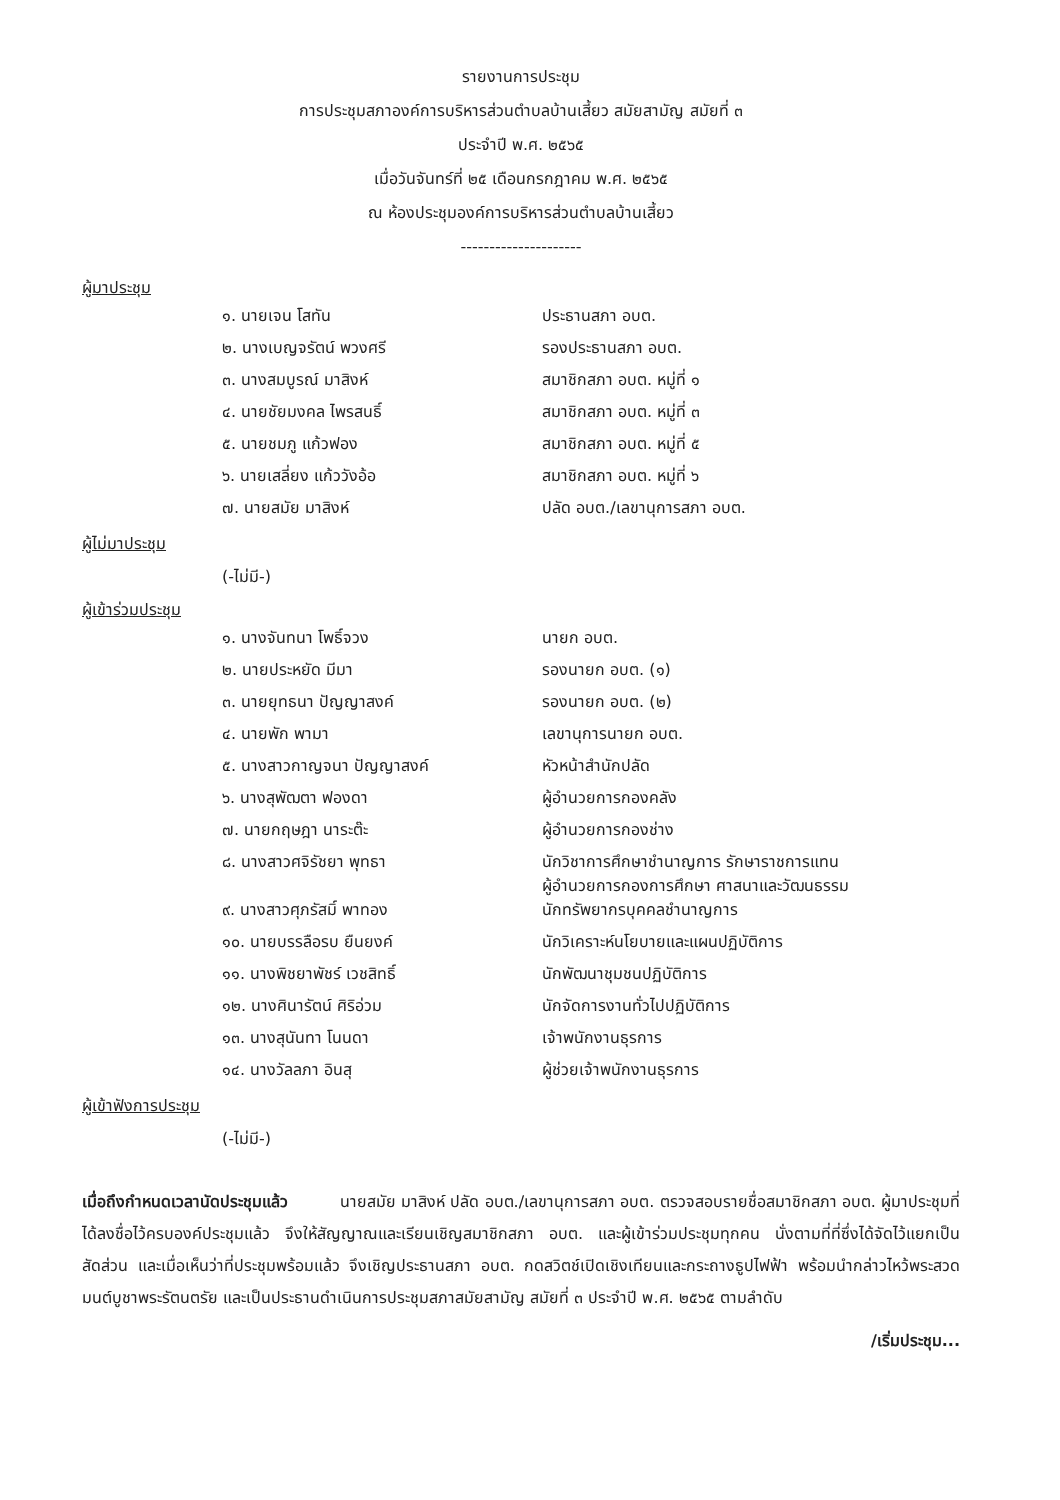รายงานการประชุม
การประชุมสภาองค์การบริหารส่วนตำบลบ้านเสี้ยว สมัยสามัญ สมัยที่ ๓
ประจำปี พ.ศ. ๒๕๖๕
เมื่อวันจันทร์ที่ ๒๕ เดือนกรกฎาคม พ.ศ. ๒๕๖๕
ณ ห้องประชุมองค์การบริหารส่วนตำบลบ้านเสี้ยว
---------------------
ผู้มาประชุม
| ๑. นายเจน โสทัน | ประธานสภา อบต. |
| ๒. นางเบญจรัตน์ พวงศรี | รองประธานสภา อบต. |
| ๓. นางสมบูรณ์ มาสิงห์ | สมาชิกสภา อบต. หมู่ที่ ๑ |
| ๔. นายชัยมงคล ไพรสนธิ์ | สมาชิกสภา อบต. หมู่ที่ ๓ |
| ๕. นายชมภู แก้วฟอง | สมาชิกสภา อบต. หมู่ที่ ๕ |
| ๖. นายเสลี่ยง แก้ววังอ้อ | สมาชิกสภา อบต. หมู่ที่ ๖ |
| ๗. นายสมัย มาสิงห์ | ปลัด อบต./เลขานุการสภา อบต. |
ผู้ไม่มาประชุม
(-ไม่มี-)
ผู้เข้าร่วมประชุม
| ๑. นางจันทนา โพธิ์จวง | นายก อบต. |
| ๒. นายประหยัด มีมา | รองนายก อบต. (๑) |
| ๓. นายยุทธนา ปัญญาสงค์ | รองนายก อบต. (๒) |
| ๔. นายพัก พามา | เลขานุการนายก อบต. |
| ๕. นางสาวกาญจนา ปัญญาสงค์ | หัวหน้าสำนักปลัด |
| ๖. นางสุพัฒตา ฟองดา | ผู้อำนวยการกองคลัง |
| ๗. นายกฤษฎา นาระต๊ะ | ผู้อำนวยการกองช่าง |
| ๘. นางสาวศจิรัชยา พุทธา | นักวิชาการศึกษาชำนาญการ รักษาราชการแทน ผู้อำนวยการกองการศึกษา ศาสนาและวัฒนธรรม |
| ๙. นางสาวศุภรัสมิ์ พาทอง | นักทรัพยากรบุคคลชำนาญการ |
| ๑๐. นายบรรลือรบ ยืนยงค์ | นักวิเคราะห์นโยบายและแผนปฏิบัติการ |
| ๑๑. นางพิชยาพัชร์ เวชสิทธิ์ | นักพัฒนาชุมชนปฏิบัติการ |
| ๑๒. นางศินารัตน์ ศิริอ่วม | นักจัดการงานทั่วไปปฏิบัติการ |
| ๑๓. นางสุนันทา โนนดา | เจ้าพนักงานธุรการ |
| ๑๔. นางวัลลภา อินสุ | ผู้ช่วยเจ้าพนักงานธุรการ |
ผู้เข้าฟังการประชุม
(-ไม่มี-)
เมื่อถึงกำหนดเวลานัดประชุมแล้ว นายสมัย มาสิงห์ ปลัด อบต./เลขานุการสภา อบต. ตรวจสอบรายชื่อสมาชิกสภา อบต. ผู้มาประชุมที่ได้ลงชื่อไว้ครบองค์ประชุมแล้ว จึงให้สัญญาณและเรียนเชิญสมาชิกสภา อบต. และผู้เข้าร่วมประชุมทุกคน นั่งตามที่ที่ซึ่งได้จัดไว้แยกเป็นสัดส่วน และเมื่อเห็นว่าที่ประชุมพร้อมแล้ว จึงเชิญประธานสภา อบต. กดสวิตช์เปิดเชิงเทียนและกระถางธูปไฟฟ้า พร้อมนำกล่าวไหว้พระสวดมนต์บูชาพระรัตนตรัย และเป็นประธานดำเนินการประชุมสภาสมัยสามัญ สมัยที่ ๓ ประจำปี พ.ศ. ๒๕๖๕ ตามลำดับ
/เริ่มประชุม...